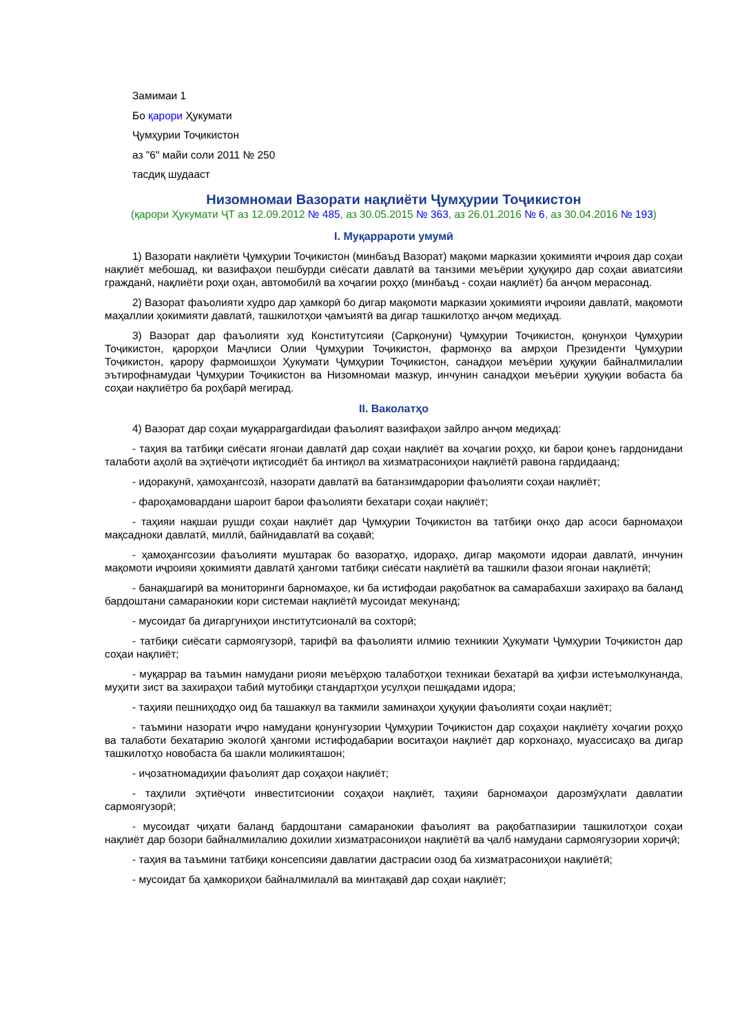Замимаи 1
Бо қарори Ҳукумати
Ҷумҳурии Тоҷикистон
аз "6" майи соли 2011 № 250
тасдиқ шудааст
Низомномаи Вазорати нақлиёти Ҷумҳурии Тоҷикистон
(қарори Ҳукумати ҶТ аз 12.09.2012 № 485, аз 30.05.2015 № 363, аз 26.01.2016 № 6, аз 30.04.2016 № 193)
I. Муқаррароти умумӣ
1) Вазорати нақлиёти Ҷумҳурии Тоҷикистон (минбаъд Вазорат) мақоми марказии ҳокимияти иҷроия дар соҳаи нақлиёт мебошад, ки вазифаҳои пешбурди сиёсати давлатӣ ва танзими меъёрии ҳуқуқиро дар соҳаи авиатсияи гражданӣ, нақлиёти роҳи оҳан, автомобилӣ ва хоҷагии роҳҳо (минбаъд - соҳаи нақлиёт) ба анҷом мерасонад.
2) Вазорат фаъолияти худро дар ҳамкорӣ бо дигар мақомоти марказии ҳокимияти иҷроияи давлатӣ, мақомоти маҳаллии ҳокимияти давлатӣ, ташкилотҳои ҷамъиятӣ ва дигар ташкилотҳо анҷом медиҳад.
3) Вазорат дар фаъолияти худ Конститутсияи (Сарқонуни) Ҷумҳурии Тоҷикистон, қонунҳои Ҷумҳурии Тоҷикистон, қарорҳои Маҷлиси Олии Ҷумҳурии Тоҷикистон, фармонҳо ва амрҳои Президенти Ҷумҳурии Тоҷикистон, қарору фармоишҳои Ҳукумати Ҷумҳурии Тоҷикистон, санадҳои меъёрии ҳуқуқии байналмилалии эътирофнамудаи Ҷумҳурии Тоҷикистон ва Низомномаи мазкур, инчунин санадҳои меъёрии ҳуқуқии вобаста ба соҳаи нақлиётро ба роҳбарӣ мегирад.
II. Ваколатҳо
4) Вазорат дар соҳаи муқаррargardидаи фаъолият вазифаҳои зайлро анҷом медиҳад:
- таҳия ва татбиқи сиёсати ягонаи давлатӣ дар соҳаи нақлиёт ва хоҷагии роҳҳо, ки барои қонеъ гардонидани талаботи аҳолӣ ва эҳтиёҷоти иқтисодиёт ба интиқол ва хизматрасониҳои нақлиётӣ равона гардидаанд;
- идоракунӣ, ҳамоҳангсозӣ, назорати давлатӣ ва батанзимдарории фаъолияти соҳаи нақлиёт;
- фароҳамовардани шароит барои фаъолияти бехатари соҳаи нақлиёт;
- таҳияи нақшаи рушди соҳаи нақлиёт дар Ҷумҳурии Тоҷикистон ва татбиқи онҳо дар асоси барномаҳои мақсадноки давлатӣ, миллӣ, байнидавлатӣ ва соҳавӣ;
- ҳамоҳангсозии фаъолияти муштарак бо вазоратҳо, идораҳо, дигар мақомоти идораи давлатӣ, инчунин мақомоти иҷроияи ҳокимияти давлатӣ ҳангоми татбиқи сиёсати нақлиётӣ ва ташкили фазои ягонаи нақлиётӣ;
- банақшагирӣ ва мониторинги барномаҳое, ки ба истифодаи рақобатнок ва самарабахши захираҳо ва баланд бардоштани самаранокии кори системаи нақлиётӣ мусоидат мекунанд;
- мусоидат ба дигаргуниҳои институтсионалӣ ва сохторӣ;
- татбиқи сиёсати сармоягузорӣ, тарифӣ ва фаъолияти илмию техникии Ҳукумати Ҷумҳурии Тоҷикистон дар соҳаи нақлиёт;
- муқаррар ва таъмин намудани риояи меъёрҳою талаботҳои техникаи бехатарӣ ва ҳифзи истеъмолкунанда, муҳити зист ва захираҳои табиӣ мутобиқи стандартҳои усулҳои пешқадами идора;
- таҳияи пешниҳодҳо оид ба ташаккул ва такмили заминаҳои ҳуқуқии фаъолияти соҳаи нақлиёт;
- таъмини назорати иҷро намудани қонунгузории Ҷумҳурии Тоҷикистон дар соҳаҳои нақлиёту хоҷагии роҳҳо ва талаботи бехатарию экологӣ ҳангоми истифодабарии воситаҳои нақлиёт дар корхонаҳо, муассисаҳо ва дигар ташкилотҳо новобаста ба шакли моликияташон;
- иҷозатномадиҳии фаъолият дар соҳаҳои нақлиёт;
- таҳлили эҳтиёҷоти инвеститсионии соҳаҳои нақлиёт, таҳияи барномаҳои дарозмӯҳлати давлатии сармоягузорӣ;
- мусоидат ҷиҳати баланд бардоштани самаранокии фаъолият ва рақобатпазирии ташкилотҳои соҳаи нақлиёт дар бозори байналмилалию дохилии хизматрасониҳои нақлиётӣ ва ҷалб намудани сармоягузории хориҷӣ;
- таҳия ва таъмини татбиқи консепсияи давлатии дастрасии озод ба хизматрасониҳои нақлиётӣ;
- мусоидат ба ҳамкориҳои байналмилалӣ ва минтақавӣ дар соҳаи нақлиёт;